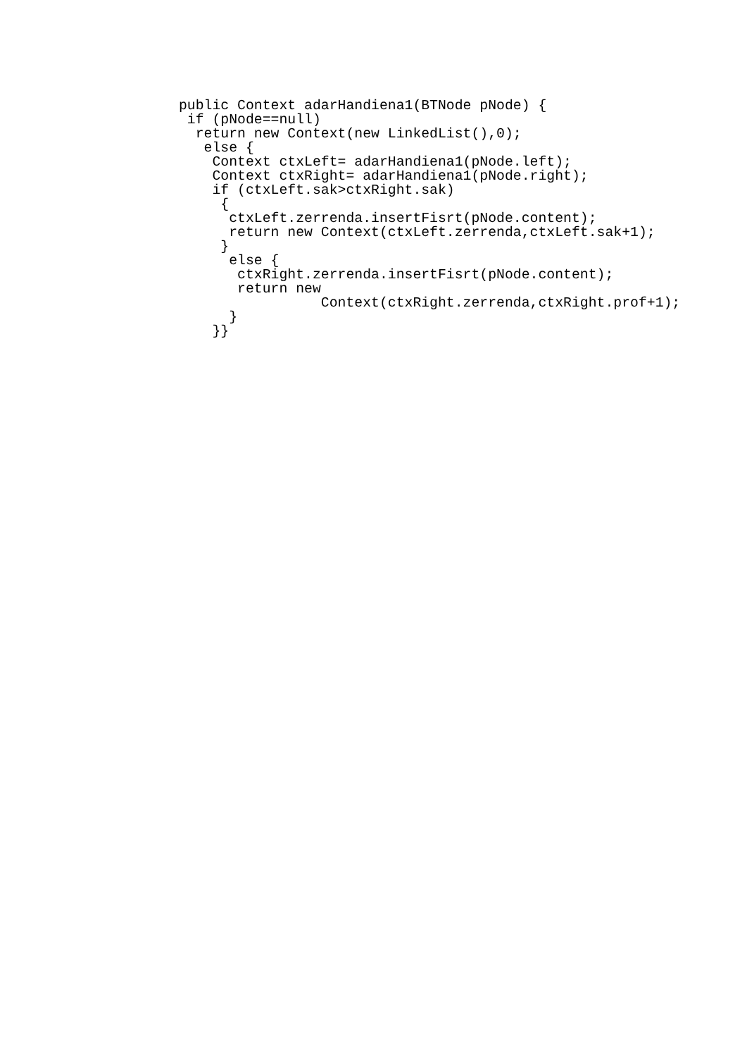public Context adarHandiena1(BTNode pNode) {
 if (pNode==null)
  return new Context(new LinkedList(),0);
   else {
    Context ctxLeft= adarHandiena1(pNode.left);
    Context ctxRight= adarHandiena1(pNode.right);
    if (ctxLeft.sak>ctxRight.sak)
     {
      ctxLeft.zerrenda.insertFisrt(pNode.content);
      return new Context(ctxLeft.zerrenda,ctxLeft.sak+1);
     }
      else {
       ctxRight.zerrenda.insertFisrt(pNode.content);
       return new
                 Context(ctxRight.zerrenda,ctxRight.prof+1);
      }
    }}